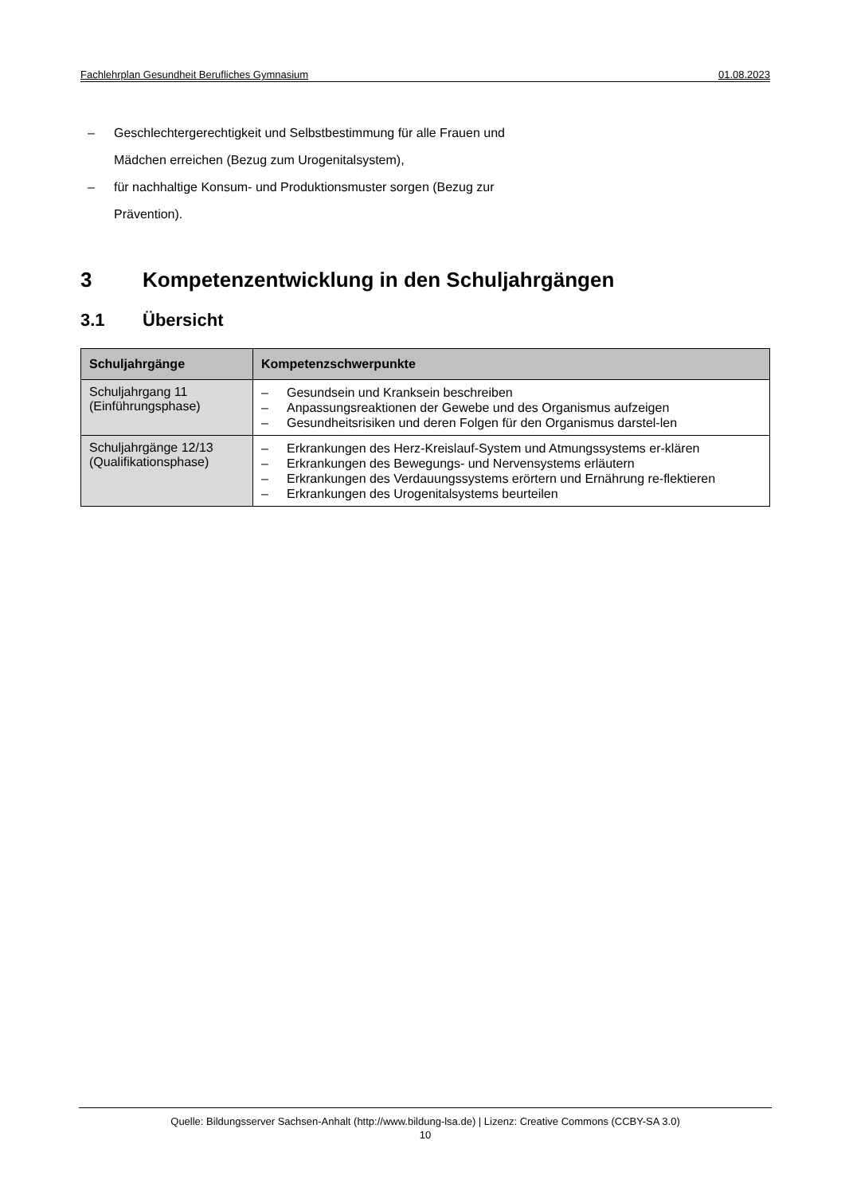Fachlehrplan Gesundheit Berufliches Gymnasium 01.08.2023
– Geschlechtergerechtigkeit und Selbstbestimmung für alle Frauen und
Mädchen erreichen (Bezug zum Urogenitalsystem),
– für nachhaltige Konsum- und Produktionsmuster sorgen (Bezug zur
Prävention).
3 Kompetenzentwicklung in den Schuljahrgängen
3.1 Übersicht
| Schuljahrgänge | Kompetenzschwerpunkte |
| --- | --- |
| Schuljahrgang 11 (Einführungsphase) | – Gesundsein und Kranksein beschreiben – Anpassungsreaktionen der Gewebe und des Organismus aufzeigen – Gesundheitsrisiken und deren Folgen für den Organismus darstel-len |
| Schuljahrgänge 12/13 (Qualifikationsphase) | – Erkrankungen des Herz-Kreislauf-System und Atmungssystems er-klären – Erkrankungen des Bewegungs- und Nervensystems erläutern – Erkrankungen des Verdauungssystems erörtern und Ernährung re-flektieren – Erkrankungen des Urogenitalsystems beurteilen |
Quelle: Bildungsserver Sachsen-Anhalt (http://www.bildung-lsa.de) | Lizenz: Creative Commons (CCBY-SA 3.0)
10